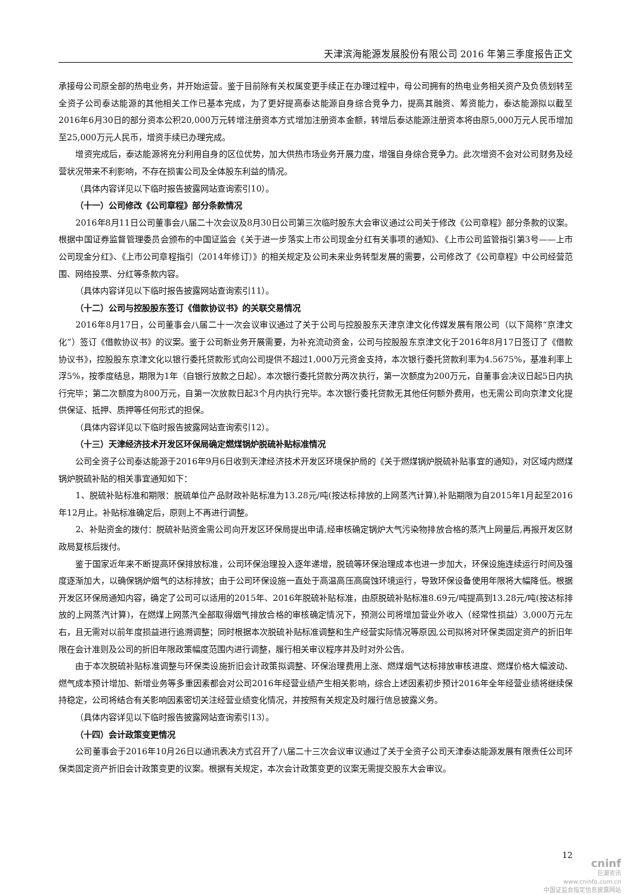天津滨海能源发展股份有限公司 2016 年第三季度报告正文
承接母公司原全部的热电业务，并开始运营。鉴于目前除有关权属变更手续正在办理过程中，母公司拥有的热电业务相关资产及负债划转至全资子公司泰达能源的其他相关工作已基本完成，为了更好提高泰达能源自身综合竞争力，提高其融资、筹资能力，泰达能源拟以截至2016年6月30日的部分资本公积20,000万元转增注册资本方式增加注册资本金额，转增后泰达能源注册资本将由原5,000万元人民币增加至25,000万元人民币，增资手续已办理完成。
增资完成后，泰达能源将充分利用自身的区位优势，加大供热市场业务开展力度，增强自身综合竞争力。此次增资不会对公司财务及经营状况带来不利影响，不存在损害公司及全体股东利益的情况。
（具体内容详见以下临时报告披露网站查询索引10）。
（十一）公司修改《公司章程》部分条款情况
2016年8月11日公司董事会八届二十次会议及8月30日公司第三次临时股东大会审议通过公司关于修改《公司章程》部分条款的议案。根据中国证券监督管理委员会颁布的中国证监会《关于进一步落实上市公司现金分红有关事项的通知》、《上市公司监管指引第3号——上市公司现金分红》、《上市公司章程指引（2014年修订）》的相关规定及公司未来业务转型发展的需要，公司修改了《公司章程》中公司经营范围、网络投票、分红等条款内容。
（具体内容详见以下临时报告披露网站查询索引11）。
（十二）公司与控股股东签订《借款协议书》的关联交易情况
2016年8月17日，公司董事会八届二十一次会议审议通过了关于公司与控股股东天津京津文化传媒发展有限公司（以下简称“京津文化”）签订《借款协议书》的议案。鉴于公司新业务开展需要，为补充流动资金，公司与控股股东京津文化于2016年8月17日签订了《借款协议书》，控股股东京津文化以银行委托贷款形式向公司提供不超过1,000万元资金支持，本次银行委托贷款利率为4.5675%，基准利率上浮5%，按季度结息，期限为1年（自银行放款之日起）。本次银行委托贷款分两次执行，第一次额度为200万元，自董事会决议日起5日内执行完毕；第二次额度为800万元，自第一次放款日起3个月内执行完毕。本次银行委托贷款无其他任何额外费用，也无需公司向京津文化提供保证、抵押、质押等任何形式的担保。
（具体内容详见以下临时报告披露网站查询索引12）。
（十三）天津经济技术开发区环保局确定燃煤锅炉脱硫补贴标准情况
公司全资子公司泰达能源于2016年9月6日收到天津经济技术开发区环境保护局的《关于燃煤锅炉脱硫补贴事宜的通知》，对区域内燃煤锅炉脱硫补贴的相关事宜通知如下：
1、脱硫补贴标准和期限：脱硫单位产品财政补贴标准为13.28元/吨(按达标排放的上网蒸汽计算),补贴期限为自2015年1月起至2016年12月止。补贴标准确定后，原则上不再进行调整。
2、补贴资金的拨付：脱硫补贴资金需公司向开发区环保局提出申请,经审核确定锅炉大气污染物排放合格的蒸汽上网量后,再报开发区财政局复核后拨付。
鉴于国家近年来不断提高环保排放标准，公司环保治理投入逐年递增，脱硫等环保治理成本也进一步加大，环保设施连续运行时间及强度逐渐加大，以确保锅炉烟气的达标排放；由于公司环保设施一直处于高温高压高腐蚀环境运行，导致环保设备使用年限将大幅降低。根据开发区环保局通知内容，确定了公司可以适用的2015年、2016年脱硫补贴标准，由原脱硫补贴标准8.69元/吨提高到13.28元/吨(按达标排放的上网蒸汽计算)，在燃煤上网蒸汽全部取得烟气排放合格的审核确定情况下，预测公司将增加营业外收入（经常性损益）3,000万元左右，且无需对以前年度损益进行追溯调整；同时根据本次脱硫补贴标准调整和生产经营实际情况等原因,公司拟将对环保类固定资产的折旧年限在会计准则及公司的折旧年限政策幅度范围内进行调整，履行相关审议程序并及时对外公告。
由于本次脱硫补贴标准调整与环保类设施折旧会计政策拟调整、环保治理费用上涨、燃煤烟气达标排放审核进度、燃煤价格大幅波动、燃气成本预计增加、新增业务等多重因素都会对公司2016年经营业绩产生相关影响，综合上述因素初步预计2016年全年经营业绩将继续保持稳定，公司将结合有关影响因素密切关注经营业绩变化情况，并按照有关规定及时履行信息披露义务。
（具体内容详见以下临时报告披露网站查询索引13）。
（十四）会计政策变更情况
公司董事会于2016年10月26日以通讯表决方式召开了八届二十三次会议审议通过了关于全资子公司天津泰达能源发展有限责任公司环保类固定资产折旧会计政策变更的议案。根据有关规定，本次会计政策变更的议案无需提交股东大会审议。
12
cninf
巨潮资讯
www.cninfo.com.cn
中国证监会指定信息披露网站